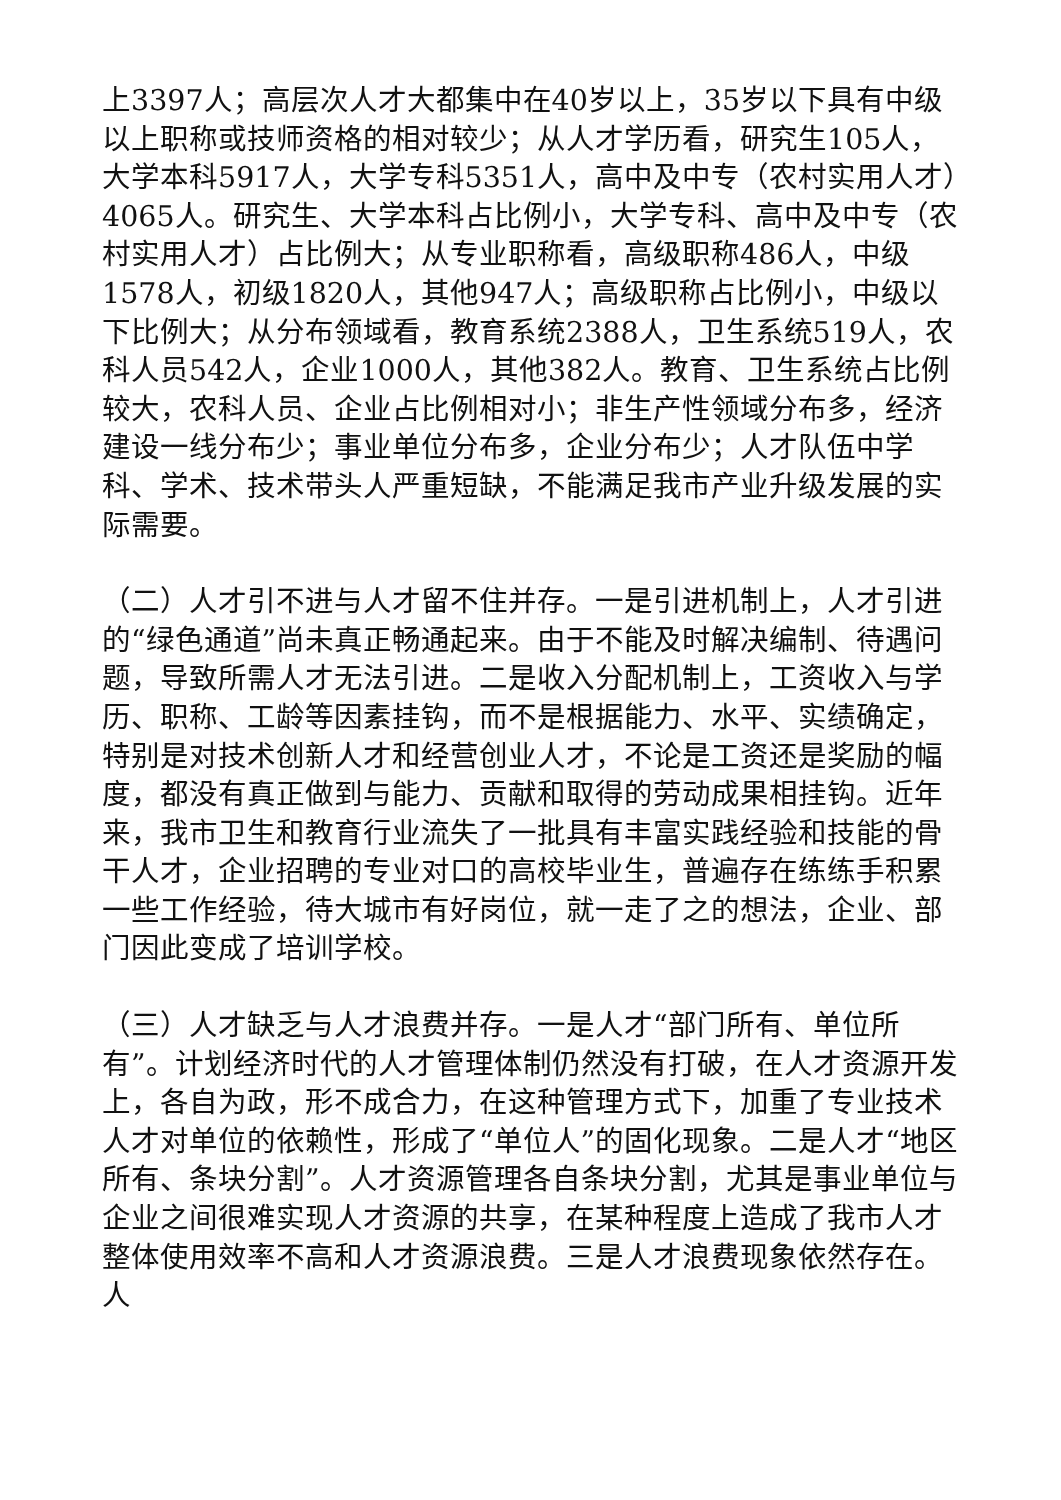上3397人；高层次人才大都集中在40岁以上，35岁以下具有中级以上职称或技师资格的相对较少；从人才学历看，研究生105人，大学本科5917人，大学专科5351人，高中及中专（农村实用人才）4065人。研究生、大学本科占比例小，大学专科、高中及中专（农村实用人才）占比例大；从专业职称看，高级职称486人，中级1578人，初级1820人，其他947人；高级职称占比例小，中级以下比例大；从分布领域看，教育系统2388人，卫生系统519人，农科人员542人，企业1000人，其他382人。教育、卫生系统占比例较大，农科人员、企业占比例相对小；非生产性领域分布多，经济建设一线分布少；事业单位分布多，企业分布少；人才队伍中学科、学术、技术带头人严重短缺，不能满足我市产业升级发展的实际需要。
（二）人才引不进与人才留不住并存。一是引进机制上，人才引进的“绿色通道”尚未真正畅通起来。由于不能及时解决编制、待遇问题，导致所需人才无法引进。二是收入分配机制上，工资收入与学历、职称、工龄等因素挂钩，而不是根据能力、水平、实绩确定，特别是对技术创新人才和经营创业人才，不论是工资还是奖励的幅度，都没有真正做到与能力、贡献和取得的劳动成果相挂钩。近年来，我市卫生和教育行业流失了一批具有丰富实践经验和技能的骨干人才，企业招聘的专业对口的高校毕业生，普遍存在练练手积累一些工作经验，待大城市有好岗位，就一走了之的想法，企业、部门因此变成了培训学校。
（三）人才缺乏与人才浪费并存。一是人才“部门所有、单位所有”。计划经济时代的人才管理体制仍然没有打破，在人才资源开发上，各自为政，形不成合力，在这种管理方式下，加重了专业技术人才对单位的依赖性，形成了“单位人”的固化现象。二是人才“地区所有、条块分割”。人才资源管理各自条块分割，尤其是事业单位与企业之间很难实现人才资源的共享，在某种程度上造成了我市人才整体使用效率不高和人才资源浪费。三是人才浪费现象依然存在。人